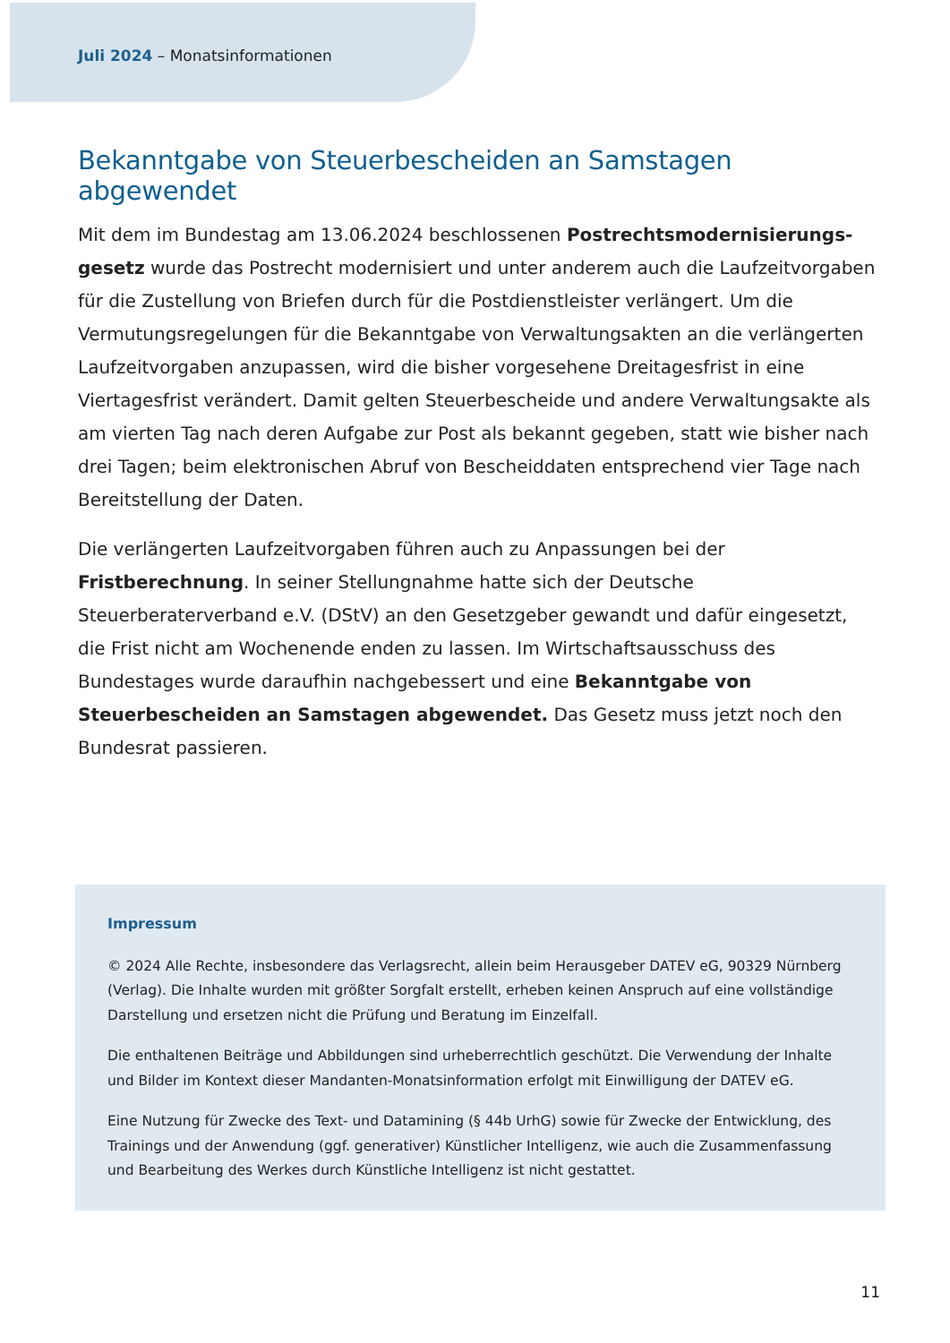Juli 2024 – Monatsinformationen
Bekanntgabe von Steuerbescheiden an Samstagen abgewendet
Mit dem im Bundestag am 13.06.2024 beschlossenen Postrechtsmodernisierungs­gesetz wurde das Postrecht modernisiert und unter anderem auch die Laufzeitvorgaben für die Zustellung von Briefen durch für die Postdienstleister verlängert. Um die Vermutungsregelungen für die Bekanntgabe von Verwaltungsakten an die verlängerten Laufzeitvorgaben anzupassen, wird die bisher vorgesehene Dreitagesfrist in eine Viertagesfrist verändert. Damit gelten Steuerbescheide und andere Verwaltungsakte als am vierten Tag nach deren Aufgabe zur Post als bekannt gegeben, statt wie bisher nach drei Tagen; beim elektronischen Abruf von Bescheiddaten entsprechend vier Tage nach Bereitstellung der Daten.
Die verlängerten Laufzeitvorgaben führen auch zu Anpassungen bei der Fristberechnung. In seiner Stellungnahme hatte sich der Deutsche Steuerberaterverband e.V. (DStV) an den Gesetzgeber gewandt und dafür eingesetzt, die Frist nicht am Wochenende enden zu lassen. Im Wirtschaftsausschuss des Bundestages wurde daraufhin nachgebessert und eine Bekanntgabe von Steuerbescheiden an Samstagen abgewendet. Das Gesetz muss jetzt noch den Bundesrat passieren.
Impressum
© 2024 Alle Rechte, insbesondere das Verlagsrecht, allein beim Herausgeber DATEV eG, 90329 Nürnberg (Verlag). Die Inhalte wurden mit größter Sorgfalt erstellt, erheben keinen Anspruch auf eine vollständige Darstellung und ersetzen nicht die Prüfung und Beratung im Einzelfall.
Die enthaltenen Beiträge und Abbildungen sind urheberrechtlich geschützt. Die Verwendung der Inhalte und Bilder im Kontext dieser Mandanten-Monatsinformation erfolgt mit Einwilligung der DATEV eG.
Eine Nutzung für Zwecke des Text- und Datamining (§ 44b UrhG) sowie für Zwecke der Entwicklung, des Trainings und der Anwendung (ggf. generativer) Künstlicher Intelligenz, wie auch die Zusammenfassung und Bearbeitung des Werkes durch Künstliche Intelligenz ist nicht gestattet.
11